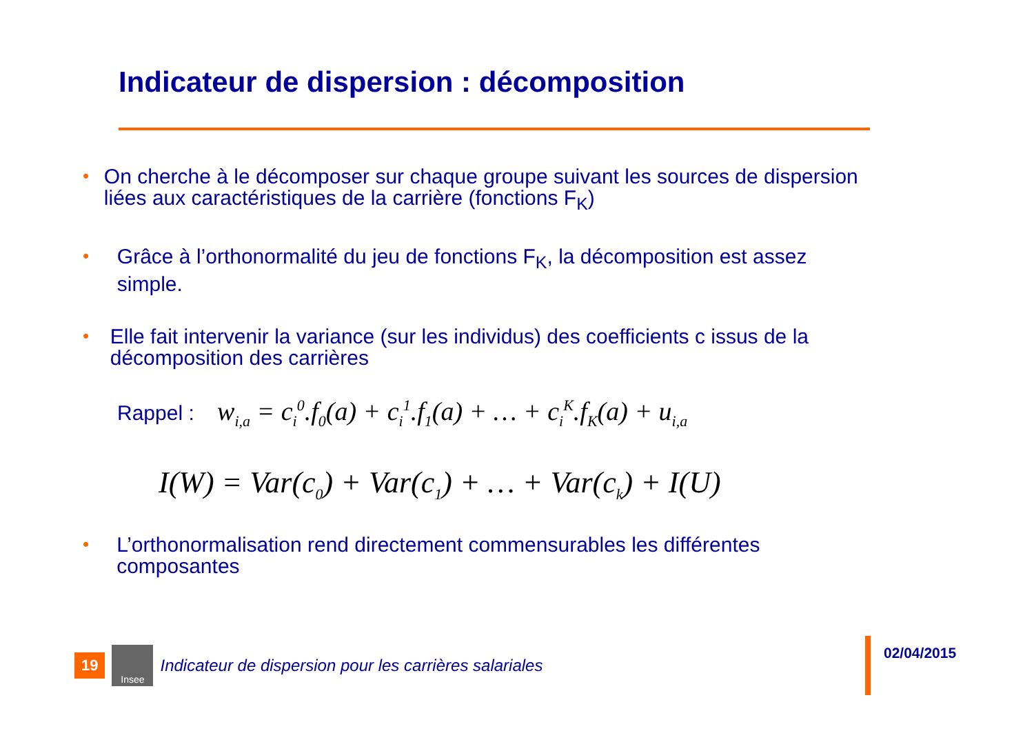Indicateur de dispersion : décomposition
• On cherche à le décomposer sur chaque groupe suivant les sources de dispersion liées aux caractéristiques de la carrière (fonctions F<sub>K</sub>)
• Grâce à l’orthonormalité du jeu de fonctions F<sub>K</sub>, la décomposition est assez simple.
• Elle fait intervenir la variance (sur les individus) des coefficients c issus de la décomposition des carrières
Rappel : w<sub>i,a</sub> = c<sub>i</sub><sup>0</sup>.f<sub>0</sub>(a) + c<sub>i</sub><sup>1</sup>.f<sub>1</sub>(a) + … + c<sub>i</sub><sup>K</sup>.f<sub>K</sub>(a) + u<sub>i,a</sub>
I(W) = Var(c<sub>0</sub>) + Var(c<sub>1</sub>) + … + Var(c<sub>k</sub>) + I(U)
• L’orthonormalisation rend directement commensurables les différentes composantes
19
Insee
Indicateur de dispersion pour les carrières salariales
02/04/2015